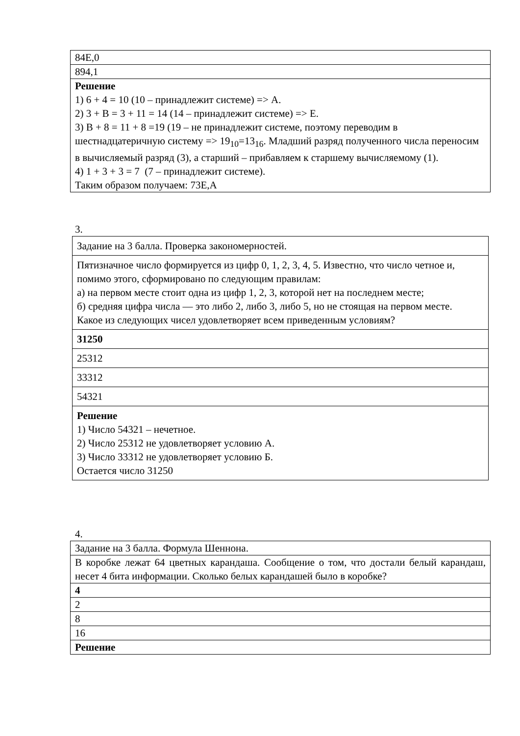| 84E,0 |
| 894,1 |
| Решение 1) 6 + 4 = 10 (10 – принадлежит системе) => А. 2) 3 + B = 3 + 11 = 14 (14 – принадлежит системе) => E. 3) B + 8 = 11 + 8 =19 (19 – не принадлежит системе, поэтому переводим в шестнадцатеричную систему => 19<sub>10</sub>=13<sub>16</sub>. Младший разряд полученного числа переносим в вычисляемый разряд (3), а старший – прибавляем к старшему вычисляемому (1). 4) 1 + 3 + 3 = 7 (7 – принадлежит системе). Таким образом получаем: 73E,A |
3.
| Задание на 3 балла. Проверка закономерностей. |
| Пятизначное число формируется из цифр 0, 1, 2, 3, 4, 5. Известно, что число четное и, помимо этого, сформировано по следующим правилам: а) на первом месте стоит одна из цифр 1, 2, 3, которой нет на последнем месте; б) средняя цифра числа — это либо 2, либо 3, либо 5, но не стоящая на первом месте. Какое из следующих чисел удовлетворяет всем приведенным условиям? |
| 31250 |
| 25312 |
| 33312 |
| 54321 |
| Решение 1) Число 54321 – нечетное. 2) Число 25312 не удовлетворяет условию А. 3) Число 33312 не удовлетворяет условию Б. Остается число 31250 |
4.
| Задание на 3 балла. Формула Шеннона. |
| В коробке лежат 64 цветных карандаша. Сообщение о том, что достали белый карандаш, несет 4 бита информации. Сколько белых карандашей было в коробке? |
| 4 |
| 2 |
| 8 |
| 16 |
| Решение |